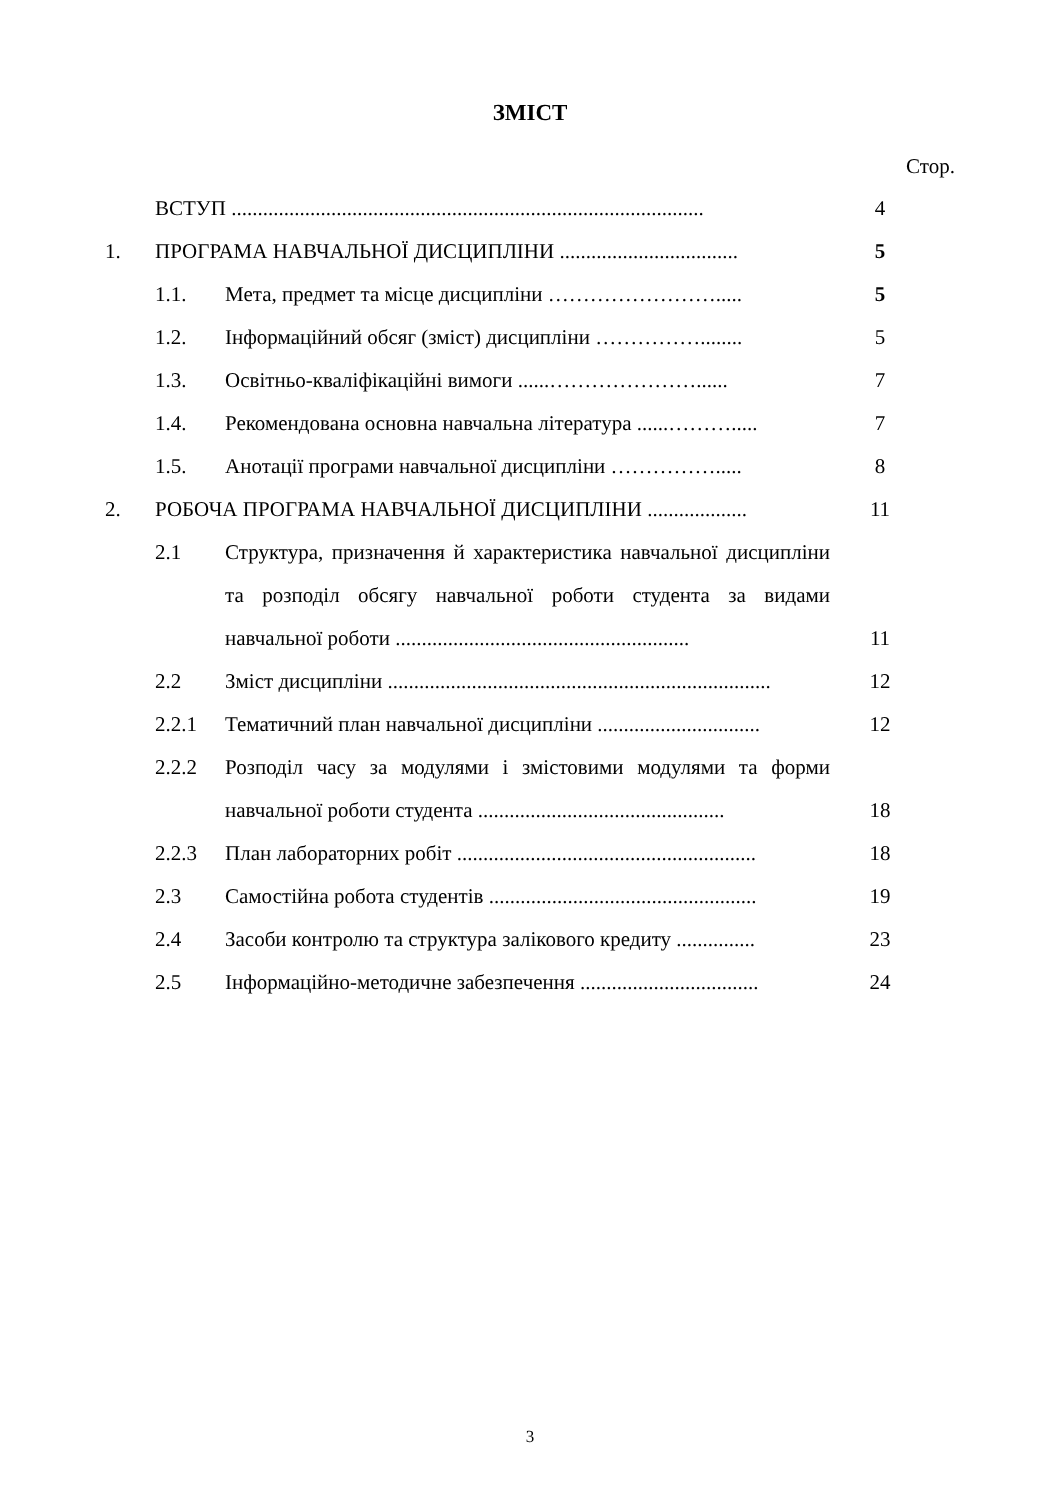ЗМІСТ
Стор.
| | ВСТУП .......................................................................................... | | 4 |
| 1. | ПРОГРАМА НАВЧАЛЬНОЇ ДИСЦИПЛІНИ .................................. | | 5 |
| | 1.1. | Мета, предмет та місце дисципліни ……………………..... | 5 |
| | 1.2. | Інформаційний обсяг (зміст) дисципліни ……………........ | 5 |
| | 1.3. | Освітньо-кваліфікаційні вимоги ......…………………...... | 7 |
| | 1.4. | Рекомендована основна навчальна література ......………..... | 7 |
| | 1.5. | Анотації програми навчальної дисципліни ……………..... | 8 |
| 2. | РОБОЧА ПРОГРАМА НАВЧАЛЬНОЇ ДИСЦИПЛІНИ ................... | | 11 |
| | 2.1 | Структура, призначення й характеристика навчальної дисципліни та розподіл обсягу навчальної роботи студента за видами навчальної роботи ........................................................ | 11 |
| | 2.2 | Зміст дисципліни ......................................................................... | 12 |
| | 2.2.1 | Тематичний план навчальної дисципліни ............................... | 12 |
| | 2.2.2 | Розподіл часу за модулями і змістовими модулями та форми навчальної роботи студента ............................................... | 18 |
| | 2.2.3 | План лабораторних робіт ......................................................... | 18 |
| | 2.3 | Самостійна робота студентів ................................................... | 19 |
| | 2.4 | Засоби контролю та структура залікового кредиту ............... | 23 |
| | 2.5 | Інформаційно-методичне забезпечення .................................. | 24 |
3